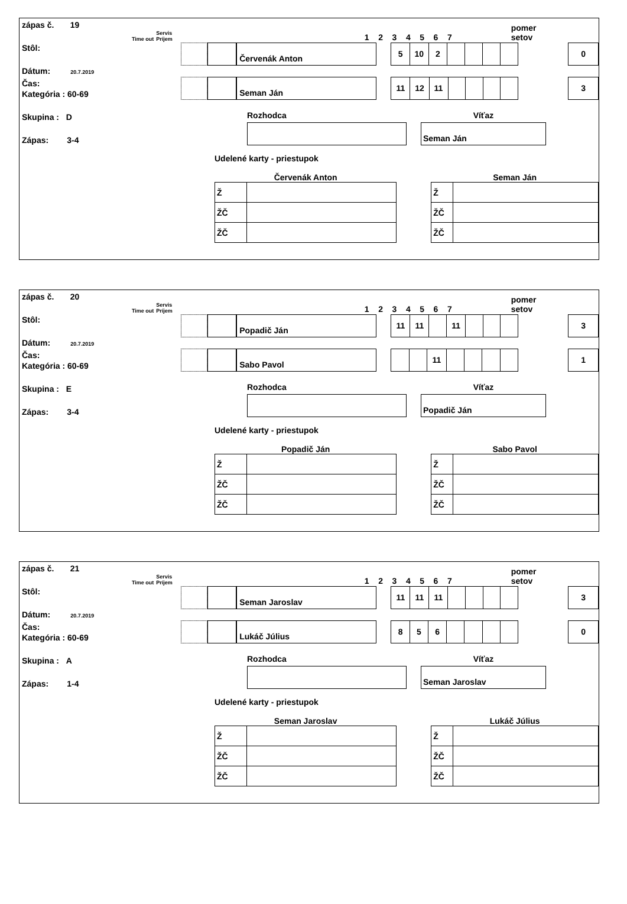zápas č. 19
Stôl:
Dátum: 20.7.2019
Čas:
Kategória : 60-69
Skupina : D
Zápas: 3-4
Time out Servis
Príjem 1 2 3 4 5 6 7 pomer
setov
Červenák Anton
| 5 | 10 | 2 | | | | |
0
Seman Ján
| 11 | 12 | 11 | | | | |
3
Rozhodca Víťaz
Seman Ján
Udelené karty - priestupok
Červenák Anton
| Ž | |
| ŽČ | |
| ŽČ | |
Seman Ján
| Ž | |
| ŽČ | |
| ŽČ | |
zápas č. 20
Stôl:
Dátum: 20.7.2019
Čas:
Kategória : 60-69
Skupina : E
Zápas: 3-4
Time out Servis
Príjem 1 2 3 4 5 6 7 pomer
setov
Popadič Ján
| 11 | 11 | | 11 | | | |
3
Sabo Pavol
| | | 11 | | | | |
1
Rozhodca Víťaz
Popadič Ján
Udelené karty - priestupok
Popadič Ján
| Ž | |
| ŽČ | |
| ŽČ | |
Sabo Pavol
| Ž | |
| ŽČ | |
| ŽČ | |
zápas č. 21
Stôl:
Dátum: 20.7.2019
Čas:
Kategória : 60-69
Skupina : A
Zápas: 1-4
Time out Servis
Príjem 1 2 3 4 5 6 7 pomer
setov
Seman Jaroslav
| 11 | 11 | 11 | | | | |
3
Lukáč Július
| 8 | 5 | 6 | | | | |
0
Rozhodca Víťaz
Seman Jaroslav
Udelené karty - priestupok
Seman Jaroslav
| Ž | |
| ŽČ | |
| ŽČ | |
Lukáč Július
| Ž | |
| ŽČ | |
| ŽČ | |